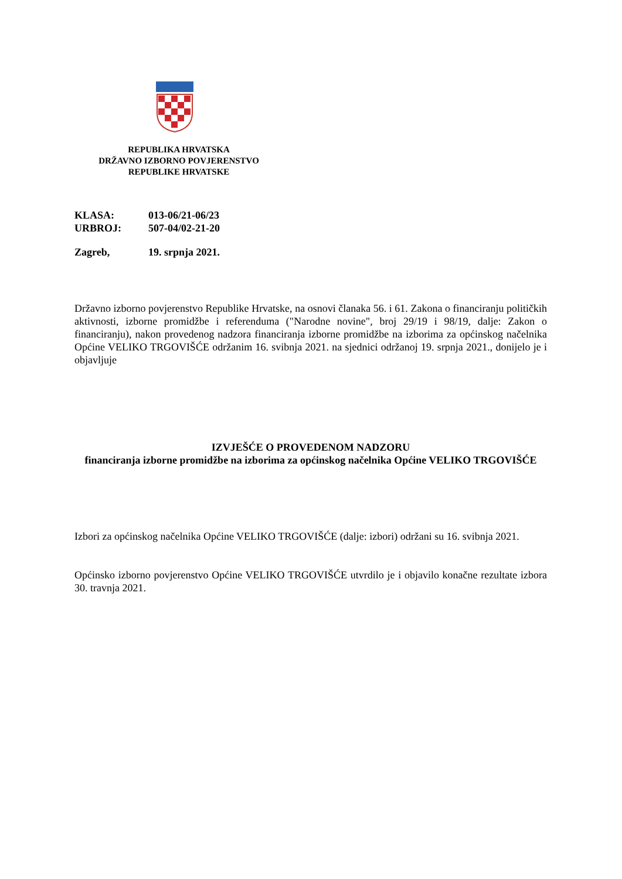REPUBLIKA HRVATSKA
DRŽAVNO IZBORNO POVJERENSTVO
REPUBLIKE HRVATSKE
KLASA: 013-06/21-06/23
URBROJ: 507-04/02-21-20
Zagreb, 19. srpnja 2021.
Državno izborno povjerenstvo Republike Hrvatske, na osnovi članaka 56. i 61. Zakona o financiranju političkih aktivnosti, izborne promidžbe i referenduma ("Narodne novine", broj 29/19 i 98/19, dalje: Zakon o financiranju), nakon provedenog nadzora financiranja izborne promidžbe na izborima za općinskog načelnika Općine VELIKO TRGOVIŠĆE održanim 16. svibnja 2021. na sjednici održanoj 19. srpnja 2021., donijelo je i objavljuje
IZVJEŠĆE O PROVEDENOM NADZORU
financiranja izborne promidžbe na izborima za općinskog načelnika Općine VELIKO TRGOVIŠĆE
Izbori za općinskog načelnika Općine VELIKO TRGOVIŠĆE (dalje: izbori) održani su 16. svibnja 2021.
Općinsko izborno povjerenstvo Općine VELIKO TRGOVIŠĆE utvrdilo je i objavilo konačne rezultate izbora 30. travnja 2021.